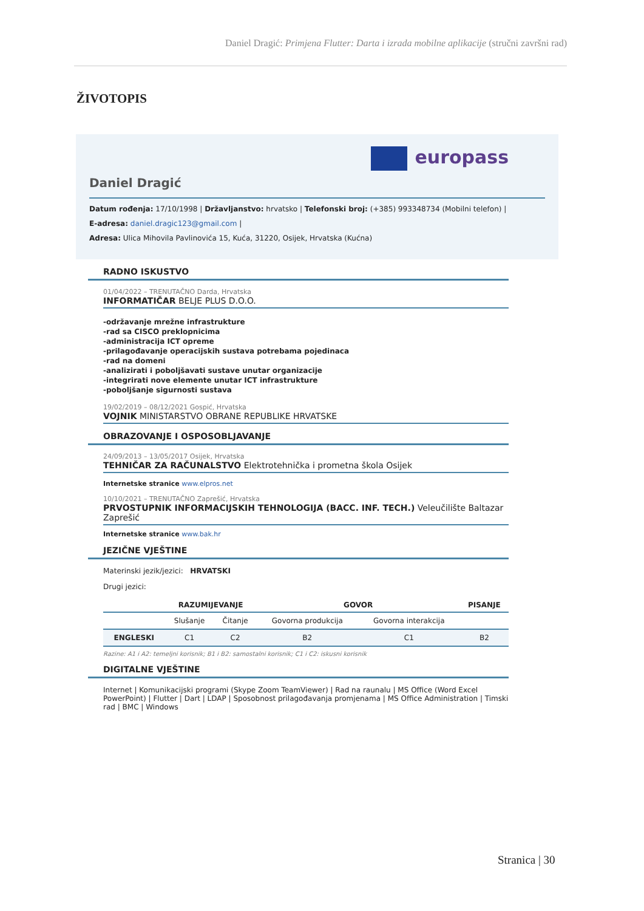Daniel Dragić: Primjena Flutter: Darta i izrada mobilne aplikacije (stručni završni rad)
ŽIVOTOPIS
europass
Daniel Dragić
Datum rođenja: 17/10/1998 | Državljanstvo: hrvatsko | Telefonski broj: (+385) 993348734 (Mobilni telefon) |
E-adresa: daniel.dragic123@gmail.com |
Adresa: Ulica Mihovila Pavlinovića 15, Kuća, 31220, Osijek, Hrvatska (Kućna)
RADNO ISKUSTVO
01/04/2022 – TRENUTAČNO Darda, Hrvatska
INFORMATIČAR BELJE PLUS D.O.O.
-održavanje mrežne infrastrukture
-rad sa CISCO preklopnicima
-administracija ICT opreme
-prilagođavanje operacijskih sustava potrebama pojedinaca
-rad na domeni
-analizirati i poboljšavati sustave unutar organizacije
-integrirati nove elemente unutar ICT infrastrukture
-poboljšanje sigurnosti sustava
19/02/2019 – 08/12/2021 Gospić, Hrvatska
VOJNIK MINISTARSTVO OBRANE REPUBLIKE HRVATSKE
OBRAZOVANJE I OSPOSOBLJAVANJE
24/09/2013 – 13/05/2017 Osijek, Hrvatska
TEHNIČAR ZA RAČUNALSTVO Elektrotehnička i prometna škola Osijek
Internetske stranice www.elpros.net
10/10/2021 – TRENUTAČNO Zaprešić, Hrvatska
PRVOSTUPNIK INFORMACIJSKIH TEHNOLOGIJA (BACC. INF. TECH.) Veleučilište Baltazar Zaprešić
Internetske stranice www.bak.hr
JEZIČNE VJEŠTINE
Materinski jezik/jezici: HRVATSKI
Drugi jezici:
| | RAZUMIJEVANJE | | GOVOR | | PISANJE |
| --- | --- | --- | --- | --- | --- |
| | Slušanje | Čitanje | Govorna produkcija | Govorna interakcija | |
| ENGLESKI | C1 | C2 | B2 | C1 | B2 |
Razine: A1 i A2: temeljni korisnik; B1 i B2: samostalni korisnik; C1 i C2: iskusni korisnik
DIGITALNE VJEŠTINE
Internet | Komunikacijski programi (Skype Zoom TeamViewer) | Rad na raunalu | MS Office (Word Excel PowerPoint) | Flutter | Dart | LDAP | Sposobnost prilagođavanja promjenama | MS Office Administration | Timski rad | BMC | Windows
Stranica | 30